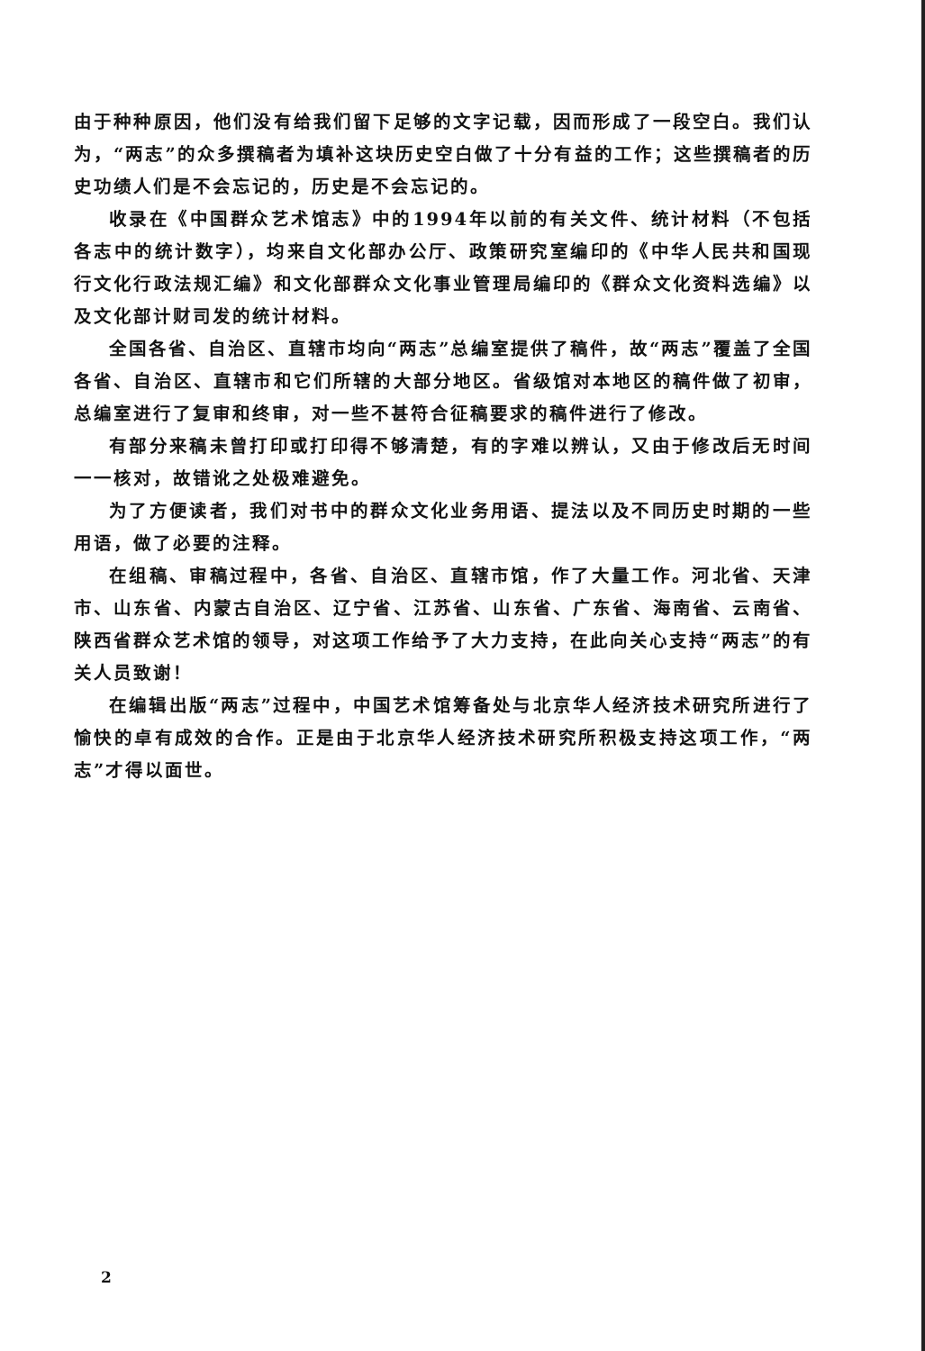由于种种原因，他们没有给我们留下足够的文字记载，因而形成了一段空白。我们认为，“两志”的众多撰稿者为填补这块历史空白做了十分有益的工作；这些撰稿者的历史功绩人们是不会忘记的，历史是不会忘记的。
收录在《中国群众艺术馆志》中的1994年以前的有关文件、统计材料（不包括各志中的统计数字），均来自文化部办公厅、政策研究室编印的《中华人民共和国现行文化行政法规汇编》和文化部群众文化事业管理局编印的《群众文化资料选编》以及文化部计财司发的统计材料。
全国各省、自治区、直辖市均向“两志”总编室提供了稿件，故“两志”覆盖了全国各省、自治区、直辖市和它们所辖的大部分地区。省级馆对本地区的稿件做了初审，总编室进行了复审和终审，对一些不甚符合征稿要求的稿件进行了修改。
有部分来稿未曾打印或打印得不够清楚，有的字难以辨认，又由于修改后无时间一一核对，故错讹之处极难避免。
为了方便读者，我们对书中的群众文化业务用语、提法以及不同历史时期的一些用语，做了必要的注释。
在组稿、审稿过程中，各省、自治区、直辖市馆，作了大量工作。河北省、天津市、山东省、内蒙古自治区、辽宁省、江苏省、山东省、广东省、海南省、云南省、陕西省群众艺术馆的领导，对这项工作给予了大力支持，在此向关心支持“两志”的有关人员致谢！
在编辑出版“两志”过程中，中国艺术馆筹备处与北京华人经济技术研究所进行了愉快的卓有成效的合作。正是由于北京华人经济技术研究所积极支持这项工作，“两志”才得以面世。
2